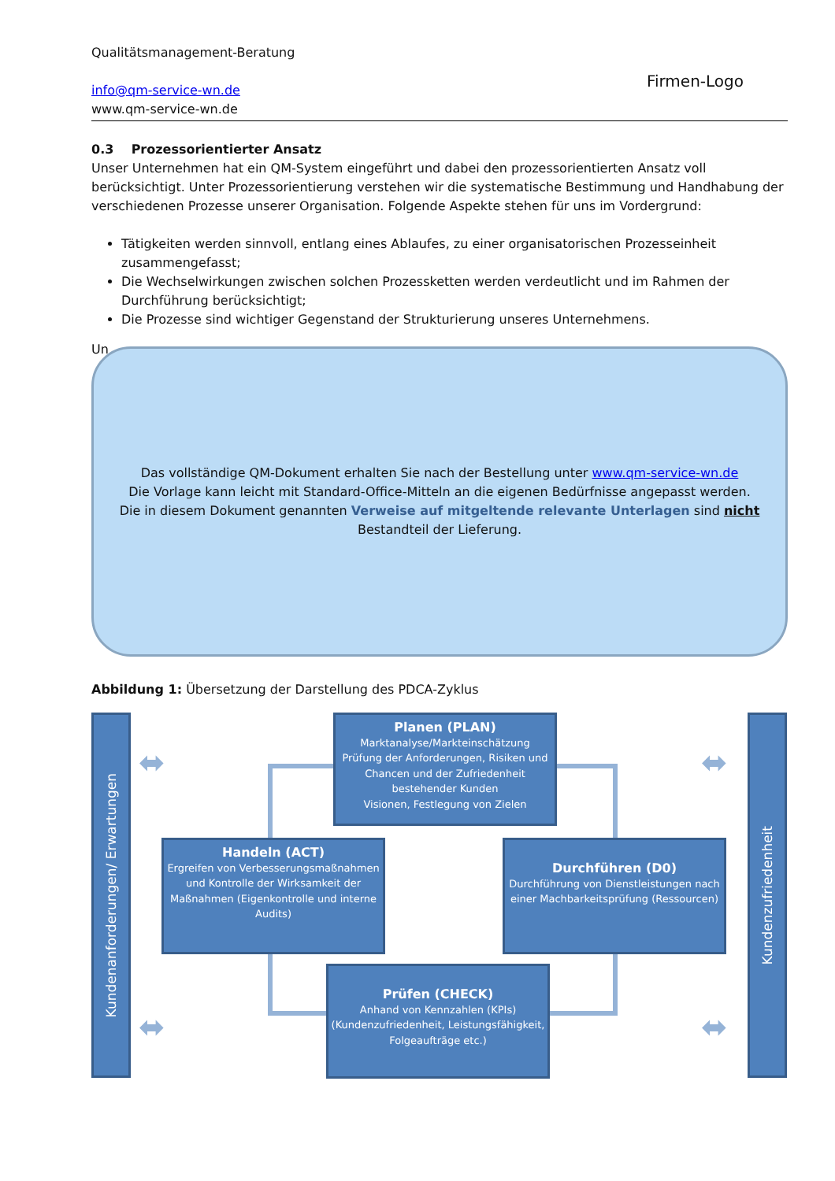Qualitätsmanagement-Beratung
info@qm-service-wn.de
www.qm-service-wn.de
Firmen-Logo
0.3 Prozessorientierter Ansatz
Unser Unternehmen hat ein QM-System eingeführt und dabei den prozessorientierten Ansatz voll berücksichtigt. Unter Prozessorientierung verstehen wir die systematische Bestimmung und Handhabung der verschiedenen Prozesse unserer Organisation. Folgende Aspekte stehen für uns im Vordergrund:
Tätigkeiten werden sinnvoll, entlang eines Ablaufes, zu einer organisatorischen Prozesseinheit zusammengefasst;
Die Wechselwirkungen zwischen solchen Prozessketten werden verdeutlicht und im Rahmen der Durchführung berücksichtigt;
Die Prozesse sind wichtiger Gegenstand der Strukturierung unseres Unternehmens.
Un
Abbildung 1: Übersetzung der Darstellung des PDCA-Zyklus
Das vollständige QM-Dokument erhalten Sie nach der Bestellung unter www.qm-service-wn.de
Die Vorlage kann leicht mit Standard-Office-Mitteln an die eigenen Bedürfnisse angepasst werden.
Die in diesem Dokument genannten Verweise auf mitgeltende relevante Unterlagen sind nicht
Bestandteil der Lieferung.
Kundenanforderungen/ Erwartungen
Kundenzufriedenheit
⬌ ⬌
⬌ ⬌
Planen (PLAN)
Marktanalyse/Markteinschätzung
Prüfung der Anforderungen, Risiken und Chancen und der Zufriedenheit bestehender Kunden
Visionen, Festlegung von Zielen
Handeln (ACT)
Ergreifen von Verbesserungsmaßnahmen und Kontrolle der Wirksamkeit der Maßnahmen (Eigenkontrolle und interne Audits)
Durchführen (D0)
Durchführung von Dienstleistungen nach einer Machbarkeitsprüfung (Ressourcen)
Prüfen (CHECK)
Anhand von Kennzahlen (KPIs)
(Kundenzufriedenheit, Leistungsfähigkeit, Folgeaufträge etc.)